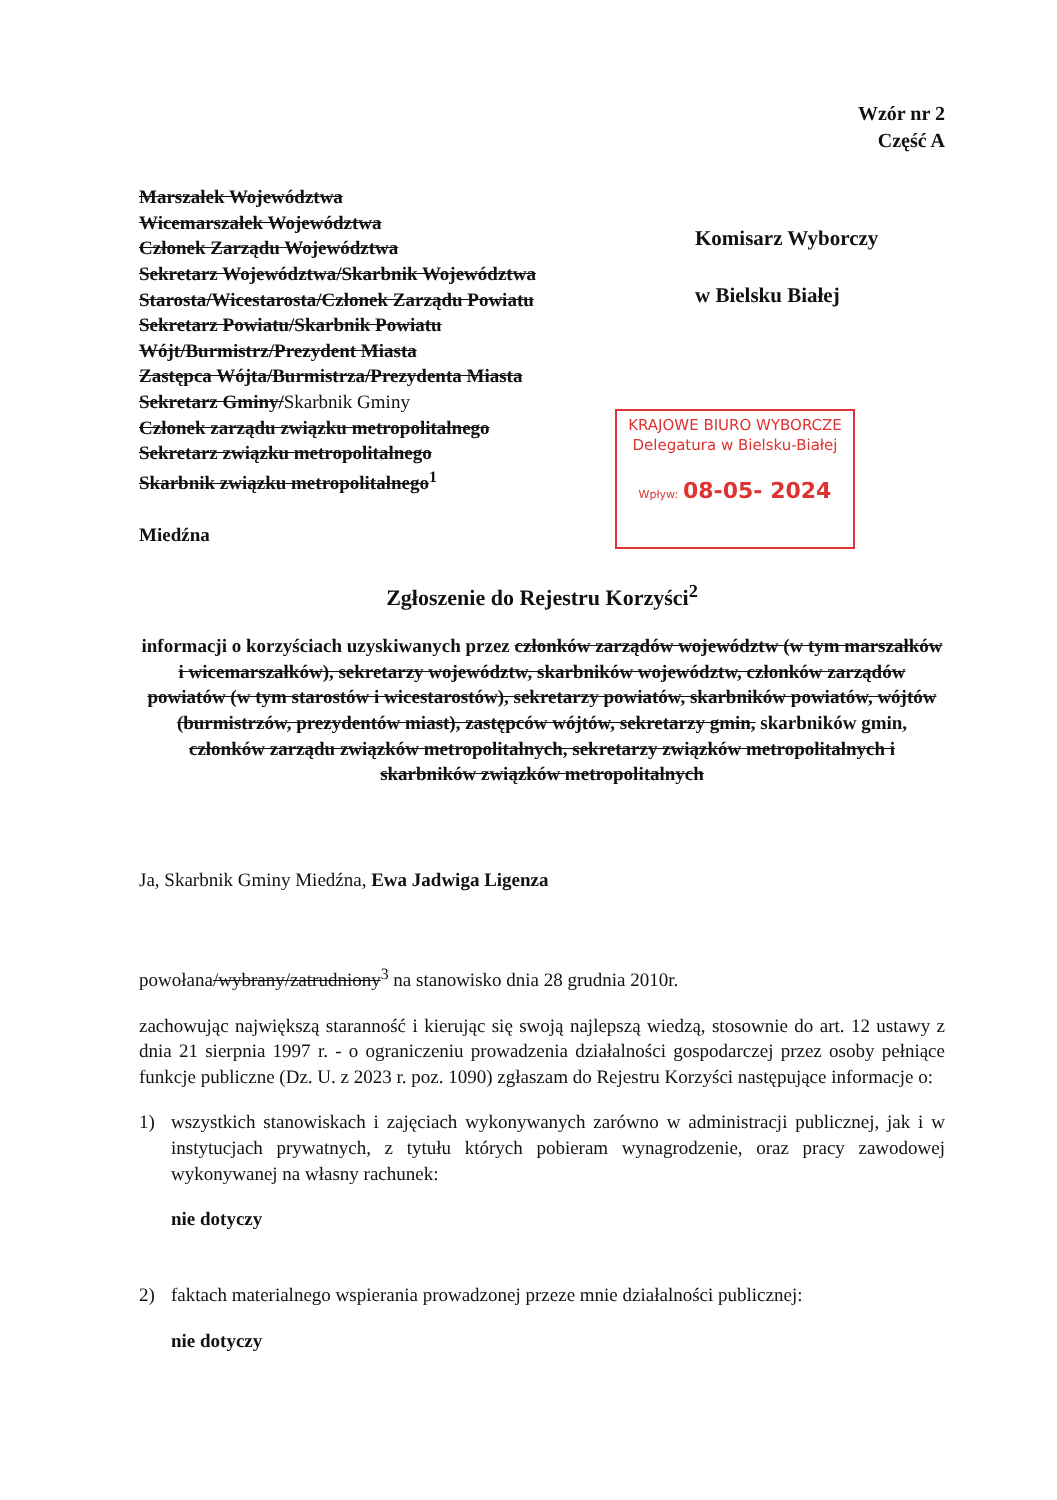Wzór nr 2
Część A
Marszałek Województwa
Wicemarszałek Województwa
Członek Zarządu Województwa
Sekretarz Województwa/Skarbnik Województwa
Starosta/Wicestarosta/Członek Zarządu Powiatu
Sekretarz Powiatu/Skarbnik Powiatu
Wójt/Burmistrz/Prezydent Miasta
Zastępca Wójta/Burmistrza/Prezydenta Miasta
Sekretarz Gminy/Skarbnik Gminy
Członek zarządu związku metropolitalnego
Sekretarz związku metropolitalnego
Skarbnik związku metropolitalnego<sup>1</sup>
Miedźna
Komisarz Wyborczy
w Bielsku Białej
KRAJOWE BIURO WYBORCZE
Delegatura w Bielsku-Białej
Wpływ: 08-05- 2024
Zgłoszenie do Rejestru Korzyści<sup>2</sup>
informacji o korzyściach uzyskiwanych przez członków zarządów województw (w tym marszałków i wicemarszałków), sekretarzy województw, skarbników województw, członków zarządów powiatów (w tym starostów i wicestarostów), sekretarzy powiatów, skarbników powiatów, wójtów (burmistrzów, prezydentów miast), zastępców wójtów, sekretarzy gmin, skarbników gmin, członków zarządu związków metropolitalnych, sekretarzy związków metropolitalnych i skarbników związków metropolitalnych
Ja, Skarbnik Gminy Miedźna, Ewa Jadwiga Ligenza
powołana/wybrany/zatrudniony<sup>3</sup> na stanowisko dnia 28 grudnia 2010r.
zachowując największą staranność i kierując się swoją najlepszą wiedzą, stosownie do art. 12 ustawy z dnia 21 sierpnia 1997 r. - o ograniczeniu prowadzenia działalności gospodarczej przez osoby pełniące funkcje publiczne (Dz. U. z 2023 r. poz. 1090) zgłaszam do Rejestru Korzyści następujące informacje o:
1) wszystkich stanowiskach i zajęciach wykonywanych zarówno w administracji publicznej, jak i w instytucjach prywatnych, z tytułu których pobieram wynagrodzenie, oraz pracy zawodowej wykonywanej na własny rachunek:
nie dotyczy
2) faktach materialnego wspierania prowadzonej przeze mnie działalności publicznej:
nie dotyczy